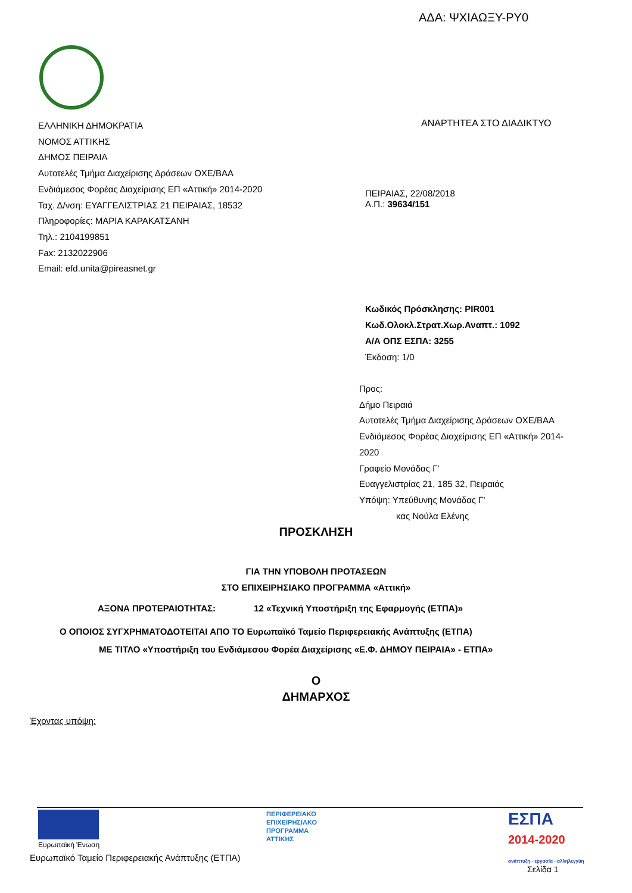ΑΔΑ: ΨΧΙΑΩΞΥ-ΡΥ0
ΕΛΛΗΝΙΚΗ ΔΗΜΟΚΡΑΤΙΑ
ΝΟΜΟΣ ΑΤΤΙΚΗΣ
ΔΗΜΟΣ ΠΕΙΡΑΙΑ
Αυτοτελές Τμήμα Διαχείρισης Δράσεων ΟΧΕ/ΒΑΑ
Ενδιάμεσος Φορέας Διαχείρισης ΕΠ «Αττική» 2014-2020
Ταχ. Δ/νση: ΕΥΑΓΓΕΛΙΣΤΡΙΑΣ 21 ΠΕΙΡΑΙΑΣ, 18532
Πληροφορίες: ΜΑΡΙΑ ΚΑΡΑΚΑΤΣΑΝΗ
Τηλ.: 2104199851
Fax: 2132022906
Email: efd.unita@pireasnet.gr
ΑΝΑΡΤΗΤΕΑ ΣΤΟ ΔΙΑΔΙΚΤΥΟ
ΠΕΙΡΑΙΑΣ, 22/08/2018
Α.Π.: 39634/151
Κωδικός Πρόσκλησης: PIR001
Κωδ.Ολοκλ.Στρατ.Χωρ.Αναπτ.: 1092
Α/Α ΟΠΣ ΕΣΠΑ: 3255
Έκδοση: 1/0
Προς:
Δήμο Πειραιά
Αυτοτελές Τμήμα Διαχείρισης Δράσεων ΟΧΕ/ΒΑΑ
Ενδιάμεσος Φορέας Διαχείρισης ΕΠ «Αττική» 2014-
2020
Γραφείο Μονάδας Γ'
Ευαγγελιστρίας 21, 185 32, Πειραιάς
Υπόψη: Υπεύθυνης Μονάδας Γ'
κας Νούλα Ελένης
ΠΡΟΣΚΛΗΣΗ
ΓΙΑ ΤΗΝ ΥΠΟΒΟΛΗ ΠΡΟΤΑΣΕΩΝ
ΣΤΟ ΕΠΙΧΕΙΡΗΣΙΑΚΟ ΠΡΟΓΡΑΜΜΑ «Αττική»
ΑΞΟΝΑ ΠΡΟΤΕΡΑΙΟΤΗΤΑΣ: 12 «Τεχνική Υποστήριξη της Εφαρμογής (ΕΤΠΑ)»
Ο ΟΠΟΙΟΣ ΣΥΓΧΡΗΜΑΤΟΔΟΤΕΙΤΑΙ ΑΠΟ ΤΟ Ευρωπαϊκό Ταμείο Περιφερειακής Ανάπτυξης (ΕΤΠΑ)
ΜΕ ΤΙΤΛΟ «Υποστήριξη του Ενδιάμεσου Φορέα Διαχείρισης «Ε.Φ. ΔΗΜΟΥ ΠΕΙΡΑΙΑ» - ΕΤΠΑ»
Ο
ΔΗΜΑΡΧΟΣ
Έχοντας υπόψη:
Ευρωπαϊκή Ένωση
ΠΕΡΙΦΕΡΕΙΑΚΟ
ΕΠΙΧΕΙΡΗΣΙΑΚΟ
ΠΡΟΓΡΑΜΜΑ
ΑΤΤΙΚΗΣ
ΕΣΠΑ
2014-2020
ανάπτυξη - εργασία - αλληλεγγύη
Ευρωπαϊκό Ταμείο Περιφερειακής Ανάπτυξης (ΕΤΠΑ)
Σελίδα 1